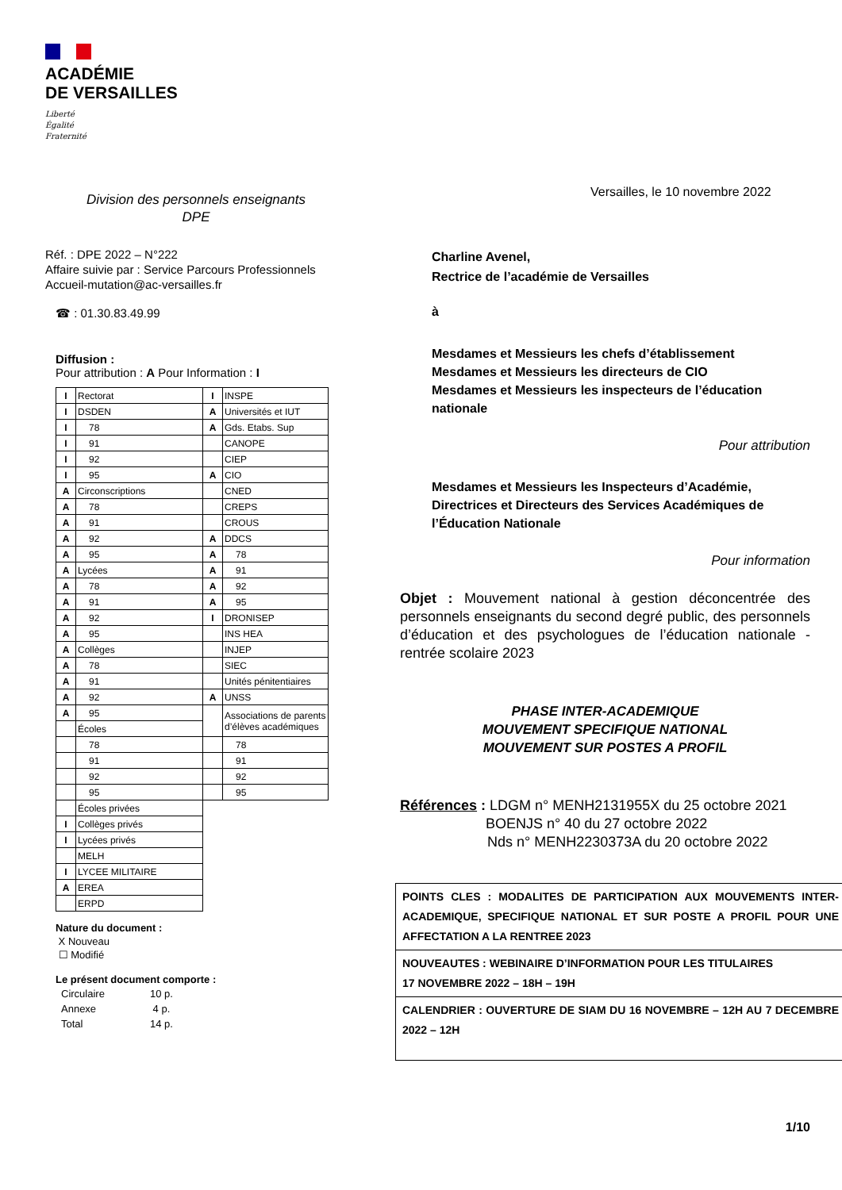ACADÉMIE
DE VERSAILLES
Liberté
Égalité
Fraternité
Division des personnels enseignants
DPE
Réf. : DPE 2022 – N°222
Affaire suivie par : Service Parcours Professionnels
Accueil-mutation@ac-versailles.fr
☎ : 01.30.83.49.99
Diffusion :
Pour attribution : A Pour Information : I
| I | Rectorat | I | INSPE |
| I | DSDEN | A | Universités et IUT |
| I | 78 | A | Gds. Etabs. Sup |
| I | 91 | | CANOPE |
| I | 92 | | CIEP |
| I | 95 | A | CIO |
| A | Circonscriptions | | CNED |
| A | 78 | | CREPS |
| A | 91 | | CROUS |
| A | 92 | A | DDCS |
| A | 95 | A | 78 |
| A | Lycées | A | 91 |
| A | 78 | A | 92 |
| A | 91 | A | 95 |
| A | 92 | I | DRONISEP |
| A | 95 | | INS HEA |
| A | Collèges | | INJEP |
| A | 78 | | SIEC |
| A | 91 | | Unités pénitentiaires |
| A | 92 | A | UNSS |
| A | 95 | | Associations de parents d’élèves académiques |
| | Écoles | | |
| | 78 | | 78 |
| | 91 | | 91 |
| | 92 | | 92 |
| | 95 | | 95 |
| | Écoles privées | | |
| I | Collèges privés | | |
| I | Lycées privés | | |
| | MELH | | |
| I | LYCEE MILITAIRE | | |
| A | EREA | | |
| | ERPD | | |
Nature du document :
X Nouveau
☐ Modifié
Le présent document comporte :
| Circulaire | 10 p. |
| Annexe | 4 p. |
| Total | 14 p. |
Versailles, le 10 novembre 2022
Charline Avenel,
Rectrice de l’académie de Versailles
à
Mesdames et Messieurs les chefs d’établissement
Mesdames et Messieurs les directeurs de CIO
Mesdames et Messieurs les inspecteurs de l’éducation nationale
Pour attribution
Mesdames et Messieurs les Inspecteurs d’Académie, Directrices et Directeurs des Services Académiques de l’Éducation Nationale
Pour information
Objet : Mouvement national à gestion déconcentrée des personnels enseignants du second degré public, des personnels d’éducation et des psychologues de l’éducation nationale - rentrée scolaire 2023
PHASE INTER-ACADEMIQUE
MOUVEMENT SPECIFIQUE NATIONAL
MOUVEMENT SUR POSTES A PROFIL
Références : LDGM n° MENH2131955X du 25 octobre 2021
BOENJS n° 40 du 27 octobre 2022
Nds n° MENH2230373A du 20 octobre 2022
POINTS CLES : MODALITES DE PARTICIPATION AUX MOUVEMENTS INTER-ACADEMIQUE, SPECIFIQUE NATIONAL ET SUR POSTE A PROFIL POUR UNE AFFECTATION A LA RENTREE 2023
NOUVEAUTES : WEBINAIRE D’INFORMATION POUR LES TITULAIRES
17 NOVEMBRE 2022 – 18H – 19H
CALENDRIER : OUVERTURE DE SIAM DU 16 NOVEMBRE – 12H AU 7 DECEMBRE 2022 – 12H
1/10